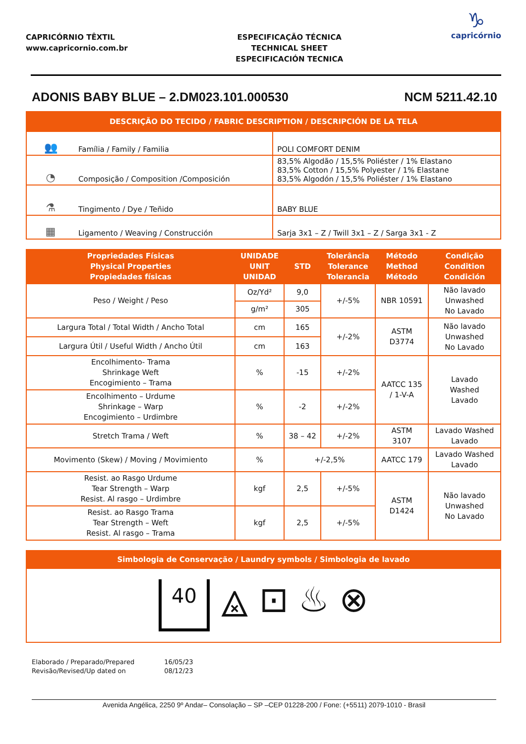CAPRICÓRNIO TÊXTIL
www.capricornio.com.br
ESPECIFICAÇÃO TÉCNICA
TECHNICAL SHEET
ESPECIFICACIÓN TECNICA
♑
capricórnio
ADONIS BABY BLUE – 2.DM023.101.000530 NCM 5211.42.10
| DESCRIÇÃO DO TECIDO / FABRIC DESCRIPTION / DESCRIPCIÓN DE LA TELA | | |
| --- | --- | --- |
| 👥 | Família / Family / Familia | POLI COMFORT DENIM |
| ◔ | Composição / Composition /Composición | 83,5% Algodão / 15,5% Poliéster / 1% Elastano 83,5% Cotton / 15,5% Polyester / 1% Elastane 83,5% Algodón / 15,5% Poliéster / 1% Elastano |
| ⚗ | Tingimento / Dye / Teñido | BABY BLUE |
| ▦ | Ligamento / Weaving / Construcción | Sarja 3x1 – Z / Twill 3x1 – Z / Sarga 3x1 - Z |
| Propriedades Físicas Physical Properties Propiedades físicas | UNIDADE UNIT UNIDAD | STD | Tolerância Tolerance Tolerancia | Método Method Método | Condição Condition Condición |
| --- | --- | --- | --- | --- | --- |
| Peso / Weight / Peso | Oz/Yd² | 9,0 | +/-5% | NBR 10591 | Não lavado Unwashed No Lavado |
| | g/m² | 305 | | | |
| Largura Total / Total Width / Ancho Total | cm | 165 | +/-2% | ASTM D3774 | Não lavado Unwashed No Lavado |
| Largura Útil / Useful Width / Ancho Útil | cm | 163 | | | |
| Encolhimento- Trama Shrinkage Weft Encogimiento – Trama | % | -15 | +/-2% | AATCC 135 / 1-V-A | Lavado Washed Lavado |
| Encolhimento – Urdume Shrinkage – Warp Encogimiento – Urdimbre | % | -2 | +/-2% | | |
| Stretch Trama / Weft | % | 38 – 42 | +/-2% | ASTM 3107 | Lavado Washed Lavado |
| Movimento (Skew) / Moving / Movimiento | % | +/-2,5% | | AATCC 179 | Lavado Washed Lavado |
| Resist. ao Rasgo Urdume Tear Strength – Warp Resist. Al rasgo – Urdimbre | kgf | 2,5 | +/-5% | ASTM D1424 | Não lavado Unwashed No Lavado |
| Resist. ao Rasgo Trama Tear Strength – Weft Resist. Al rasgo – Trama | kgf | 2,5 | +/-5% | | |
| Simbologia de Conservação / Laundry symbols / Simbologia de lavado |
| --- |
| 40 ⨻ ⊡ ♨ ⊗ |
Elaborado / Preparado/Prepared
Revisão/Revised/Up dated on
16/05/23
08/12/23
Avenida Angélica, 2250 9º Andar– Consolação – SP –CEP 01228-200 / Fone: (+5511) 2079-1010 - Brasil